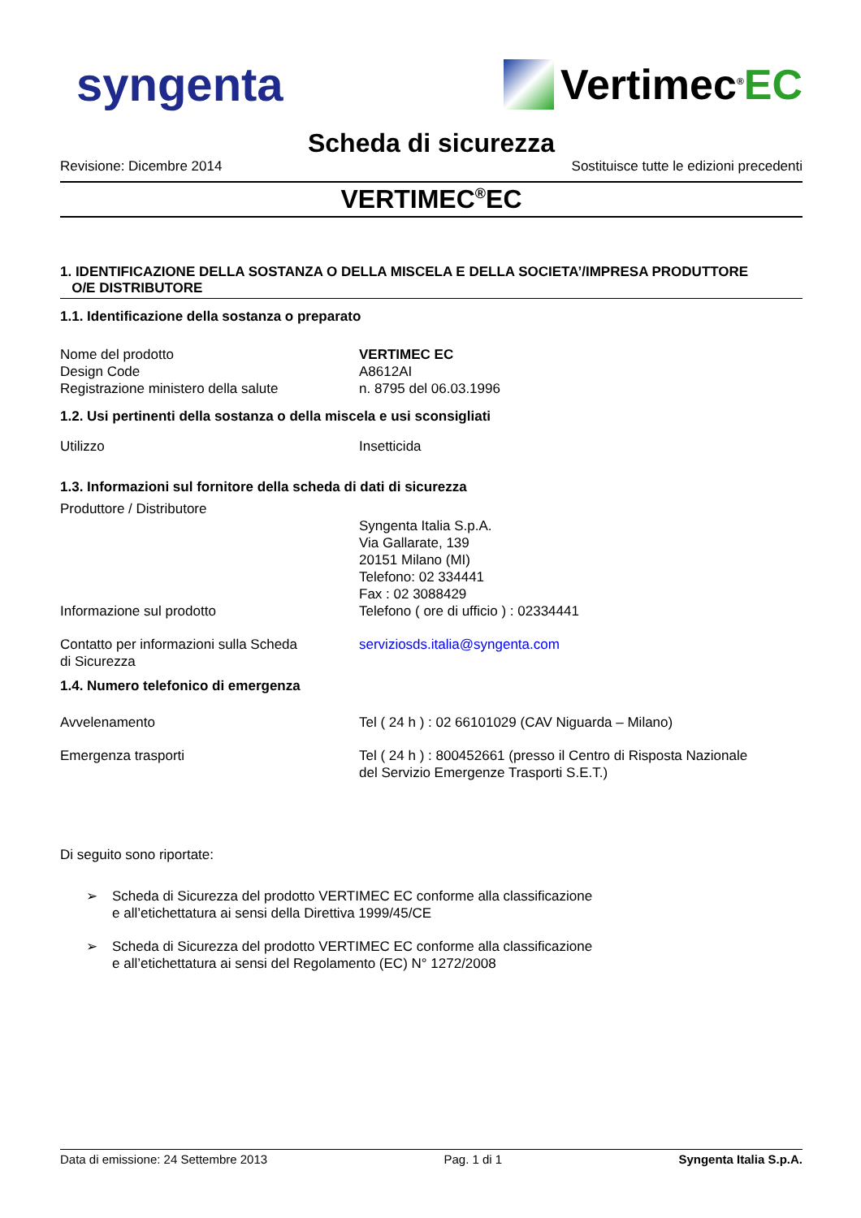syngenta Vertimec<sup>®</sup>EC
Scheda di sicurezza
Revisione: Dicembre 2014 Sostituisce tutte le edizioni precedenti
VERTIMEC<sup>®</sup>EC
1. IDENTIFICAZIONE DELLA SOSTANZA O DELLA MISCELA E DELLA SOCIETA’/IMPRESA PRODUTTORE
O/E DISTRIBUTORE
1.1. Identificazione della sostanza o preparato
Nome del prodotto VERTIMEC EC
Design Code A8612AI
Registrazione ministero della salute n. 8795 del 06.03.1996
1.2. Usi pertinenti della sostanza o della miscela e usi sconsigliati
Utilizzo Insetticida
1.3. Informazioni sul fornitore della scheda di dati di sicurezza
Produttore / Distributore
Syngenta Italia S.p.A.
Via Gallarate, 139
20151 Milano (MI)
Telefono: 02 334441
Fax : 02 3088429
Informazione sul prodotto Telefono ( ore di ufficio ) : 02334441
Contatto per informazioni sulla Scheda
di Sicurezza serviziosds.italia@syngenta.com
1.4. Numero telefonico di emergenza
Avvelenamento Tel ( 24 h ) : 02 66101029 (CAV Niguarda – Milano)
Emergenza trasporti Tel ( 24 h ) : 800452661 (presso il Centro di Risposta Nazionale
del Servizio Emergenze Trasporti S.E.T.)
Di seguito sono riportate:
➢ Scheda di Sicurezza del prodotto VERTIMEC EC conforme alla classificazione
e all’etichettatura ai sensi della Direttiva 1999/45/CE
➢ Scheda di Sicurezza del prodotto VERTIMEC EC conforme alla classificazione
e all’etichettatura ai sensi del Regolamento (EC) N° 1272/2008
Data di emissione: 24 Settembre 2013 Pag. 1 di 1 Syngenta Italia S.p.A.